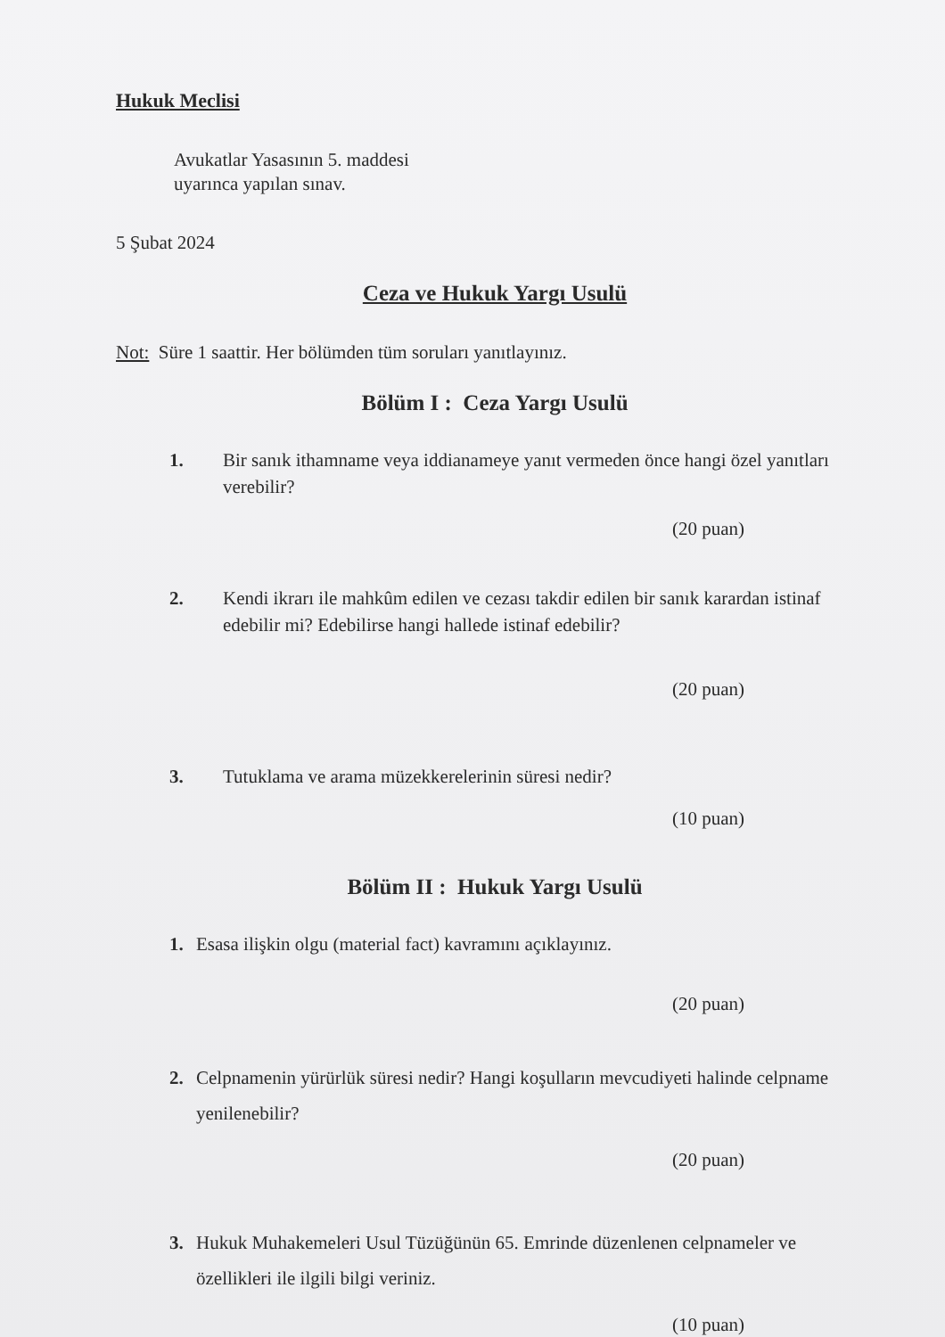Hukuk Meclisi
Avukatlar Yasasının 5. maddesi
uyarınca yapılan sınav.
5 Şubat 2024
Ceza ve Hukuk Yargı Usulü
Not: Süre 1 saattir. Her bölümden tüm soruları yanıtlayınız.
Bölüm I : Ceza Yargı Usulü
1. Bir sanık ithamname veya iddianameye yanıt vermeden önce hangi özel yanıtları verebilir?
(20 puan)
2. Kendi ikrarı ile mahkûm edilen ve cezası takdir edilen bir sanık karardan istinaf edebilir mi? Edebilirse hangi hallede istinaf edebilir?
(20 puan)
3. Tutuklama ve arama müzekkerelerinin süresi nedir?
(10 puan)
Bölüm II : Hukuk Yargı Usulü
1. Esasa ilişkin olgu (material fact) kavramını açıklayınız.
(20 puan)
2. Celpnamenin yürürlük süresi nedir? Hangi koşulların mevcudiyeti halinde celpname yenilenebilir?
(20 puan)
3. Hukuk Muhakemeleri Usul Tüzüğünün 65. Emrinde düzenlenen celpnameler ve özellikleri ile ilgili bilgi veriniz.
(10 puan)